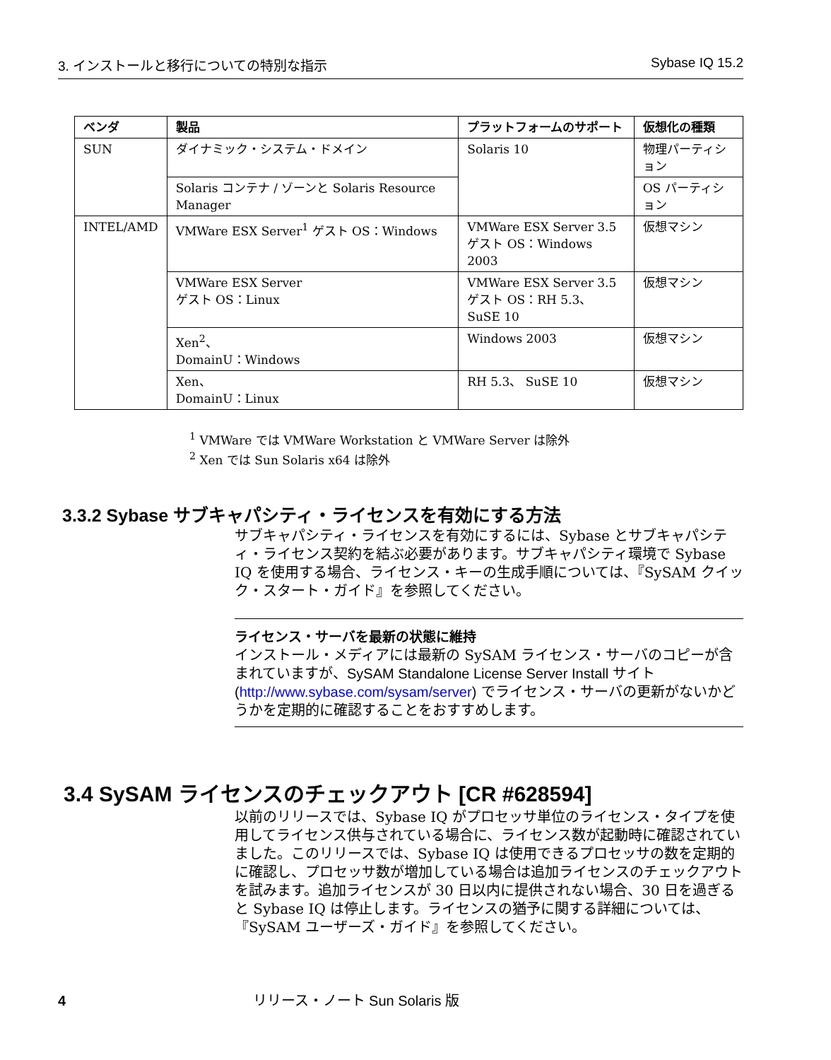3. インストールと移行についての特別な指示 Sybase IQ 15.2
| ベンダ | 製品 | プラットフォームのサポート | 仮想化の種類 |
| --- | --- | --- | --- |
| SUN | ダイナミック・システム・ドメイン | Solaris 10 | 物理パーティション |
| | Solaris コンテナ / ゾーンと Solaris Resource Manager | | OS パーティション |
| INTEL/AMD | VMWare ESX Server<sup>1</sup> ゲスト OS：Windows | VMWare ESX Server 3.5 ゲスト OS：Windows 2003 | 仮想マシン |
| | VMWare ESX Server ゲスト OS：Linux | VMWare ESX Server 3.5 ゲスト OS：RH 5.3、 SuSE 10 | 仮想マシン |
| | Xen<sup>2</sup>、 DomainU：Windows | Windows 2003 | 仮想マシン |
| | Xen、 DomainU：Linux | RH 5.3、 SuSE 10 | 仮想マシン |
<sup>1</sup> VMWare では VMWare Workstation と VMWare Server は除外
<sup>2</sup> Xen では Sun Solaris x64 は除外
3.3.2 Sybase サブキャパシティ・ライセンスを有効にする方法
サブキャパシティ・ライセンスを有効にするには、Sybase とサブキャパシティ・ライセンス契約を結ぶ必要があります。サブキャパシティ環境で Sybase IQ を使用する場合、ライセンス・キーの生成手順については、『SySAM クイック・スタート・ガイド』を参照してください。
ライセンス・サーバを最新の状態に維持
インストール・メディアには最新の SySAM ライセンス・サーバのコピーが含まれていますが、SySAM Standalone License Server Install サイト (http://www.sybase.com/sysam/server) でライセンス・サーバの更新がないかどうかを定期的に確認することをおすすめします。
3.4 SySAM ライセンスのチェックアウト [CR #628594]
以前のリリースでは、Sybase IQ がプロセッサ単位のライセンス・タイプを使用してライセンス供与されている場合に、ライセンス数が起動時に確認されていました。このリリースでは、Sybase IQ は使用できるプロセッサの数を定期的に確認し、プロセッサ数が増加している場合は追加ライセンスのチェックアウトを試みます。追加ライセンスが 30 日以内に提供されない場合、30 日を過ぎると Sybase IQ は停止します。ライセンスの猶予に関する詳細については、『SySAM ユーザーズ・ガイド』を参照してください。
4 リリース・ノート Sun Solaris 版